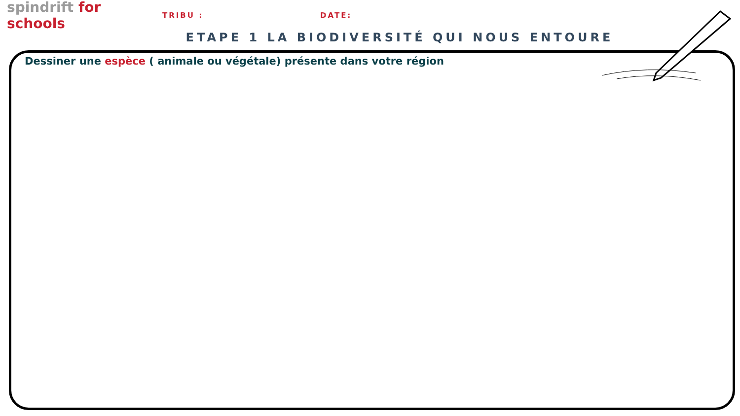spindrift for schools
TRIBU : DATE:
ETAPE 1 LA BIODIVERSITÉ QUI NOUS ENTOURE
Dessiner une espèce ( animale ou végétale) présente dans votre région